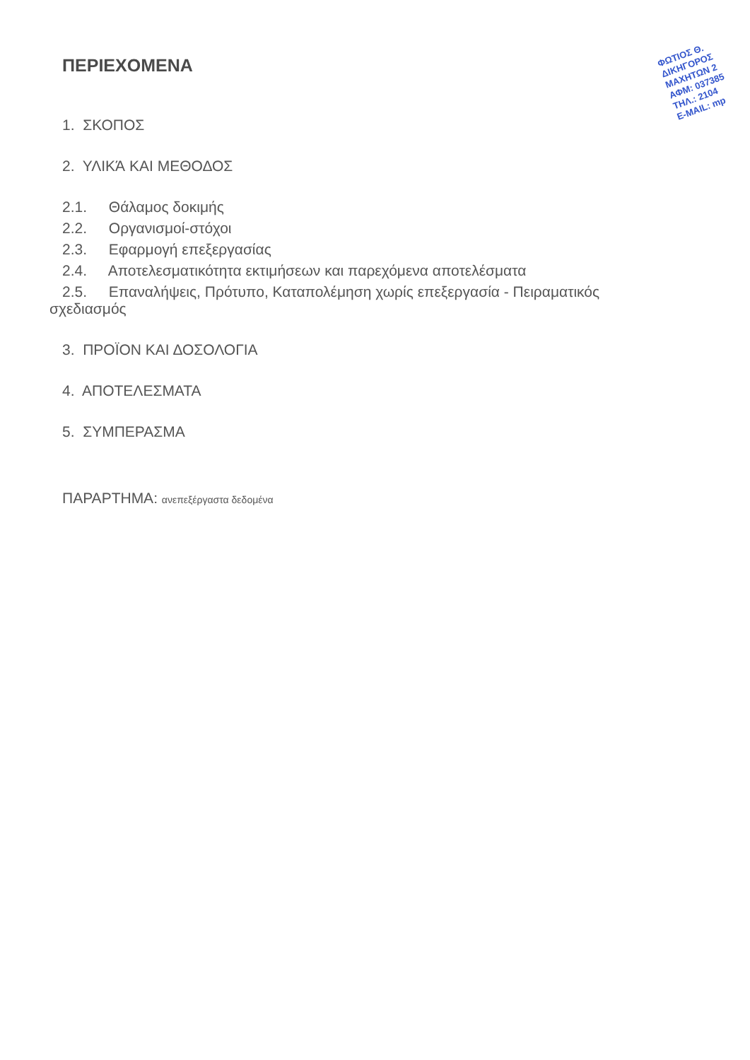ΦΩΤΙΟΣ Θ.
ΔΙΚΗΓΟΡΟΣ
ΜΑΧΗΤΩΝ 2
ΑΦΜ: 037385
ΤΗΛ.: 2104
E-MAIL: mp
ΠΕΡΙΕΧΟΜΕΝΑ
1. ΣΚΟΠΟΣ
2. ΥΛΙΚΆ ΚΑΙ ΜΕΘΟΔΟΣ
2.1. Θάλαμος δοκιμής
2.2. Οργανισμοί-στόχοι
2.3. Εφαρμογή επεξεργασίας
2.4. Αποτελεσματικότητα εκτιμήσεων και παρεχόμενα αποτελέσματα
2.5. Επαναλήψεις, Πρότυπο, Καταπολέμηση χωρίς επεξεργασία - Πειραματικός
σχεδιασμός
3. ΠΡΟΪΟΝ ΚΑΙ ΔΟΣΟΛΟΓΙΑ
4. ΑΠΟΤΕΛΕΣΜΑΤΑ
5. ΣΥΜΠΕΡΑΣΜΑ
ΠΑΡΑΡΤΗΜΑ: ανεπεξέργαστα δεδομένα